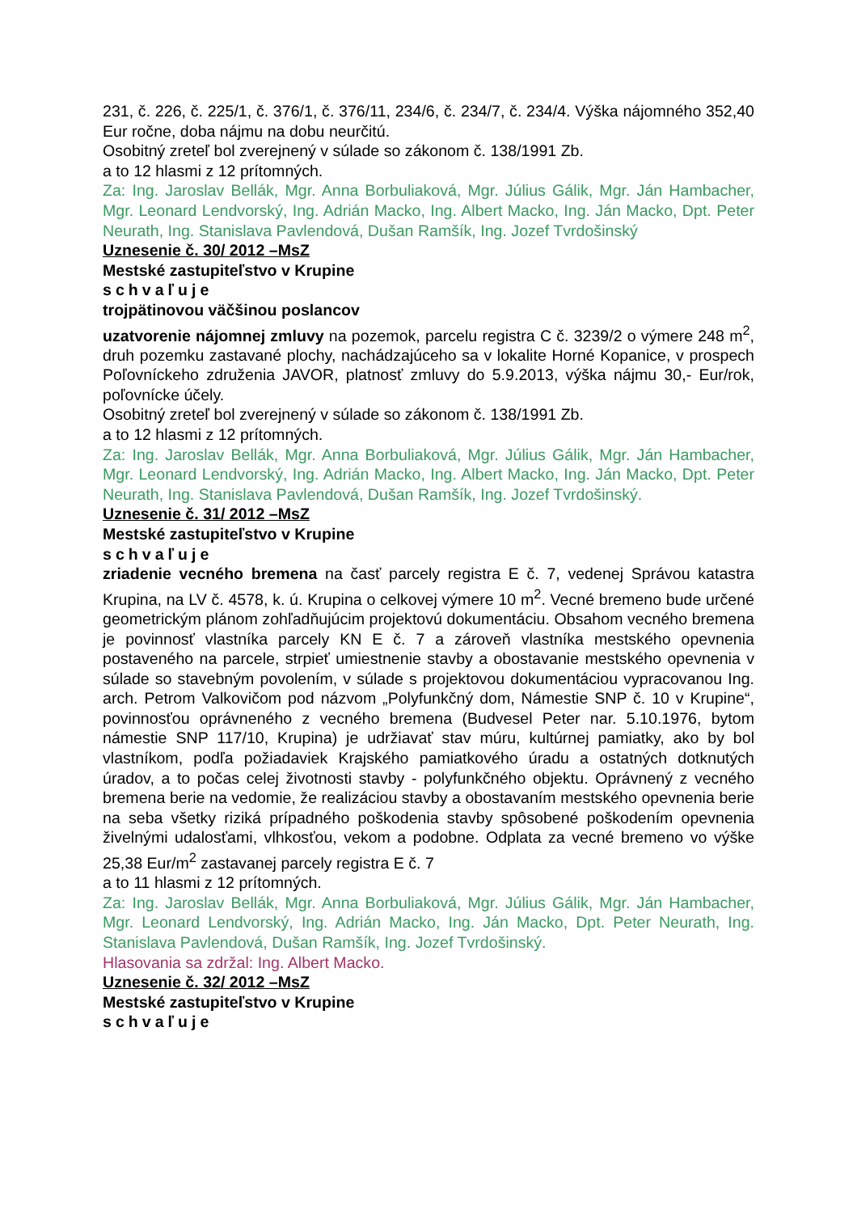231, č. 226, č. 225/1, č. 376/1, č. 376/11, 234/6, č. 234/7, č. 234/4. Výška nájomného 352,40 Eur ročne, doba nájmu na dobu neurčitú.
Osobitný zreteľ bol zverejnený v súlade so zákonom č. 138/1991 Zb.
a to 12 hlasmi z 12 prítomných.
Za: Ing. Jaroslav Bellák, Mgr. Anna Borbuliaková, Mgr. Július Gálik, Mgr. Ján Hambacher, Mgr. Leonard Lendvorský, Ing. Adrián Macko, Ing. Albert Macko, Ing. Ján Macko, Dpt. Peter Neurath, Ing. Stanislava Pavlendová, Dušan Ramšík, Ing. Jozef Tvrdošinský
Uznesenie č. 30/ 2012 –MsZ
Mestské zastupiteľstvo v Krupine
schvaľuje
trojpätinovou väčšinou poslancov
uzatvorenie nájomnej zmluvy na pozemok, parcelu registra C č. 3239/2 o výmere 248 m<sup>2</sup>, druh pozemku zastavané plochy, nachádzajúceho sa v lokalite Horné Kopanice, v prospech Poľovníckeho združenia JAVOR, platnosť zmluvy do 5.9.2013, výška nájmu 30,- Eur/rok, poľovnícke účely.
Osobitný zreteľ bol zverejnený v súlade so zákonom č. 138/1991 Zb.
a to 12 hlasmi z 12 prítomných.
Za: Ing. Jaroslav Bellák, Mgr. Anna Borbuliaková, Mgr. Július Gálik, Mgr. Ján Hambacher, Mgr. Leonard Lendvorský, Ing. Adrián Macko, Ing. Albert Macko, Ing. Ján Macko, Dpt. Peter Neurath, Ing. Stanislava Pavlendová, Dušan Ramšík, Ing. Jozef Tvrdošinský.
Uznesenie č. 31/ 2012 –MsZ
Mestské zastupiteľstvo v Krupine
schvaľuje
zriadenie vecného bremena na časť parcely registra E č. 7, vedenej Správou katastra Krupina, na LV č. 4578, k. ú. Krupina o celkovej výmere 10 m<sup>2</sup>. Vecné bremeno bude určené geometrickým plánom zohľadňujúcim projektovú dokumentáciu. Obsahom vecného bremena je povinnosť vlastníka parcely KN E č. 7 a zároveň vlastníka mestského opevnenia postaveného na parcele, strpieť umiestnenie stavby a obostavanie mestského opevnenia v súlade so stavebným povolením, v súlade s projektovou dokumentáciou vypracovanou Ing. arch. Petrom Valkovičom pod názvom „Polyfunkčný dom, Námestie SNP č. 10 v Krupine“, povinnosťou oprávneného z vecného bremena (Budvesel Peter nar. 5.10.1976, bytom námestie SNP 117/10, Krupina) je udržiavať stav múru, kultúrnej pamiatky, ako by bol vlastníkom, podľa požiadaviek Krajského pamiatkového úradu a ostatných dotknutých úradov, a to počas celej životnosti stavby - polyfunkčného objektu. Oprávnený z vecného bremena berie na vedomie, že realizáciou stavby a obostavaním mestského opevnenia berie na seba všetky riziká prípadného poškodenia stavby spôsobené poškodením opevnenia živelnými udalosťami, vlhkosťou, vekom a podobne. Odplata za vecné bremeno vo výške 25,38 Eur/m<sup>2</sup> zastavanej parcely registra E č. 7
a to 11 hlasmi z 12 prítomných.
Za: Ing. Jaroslav Bellák, Mgr. Anna Borbuliaková, Mgr. Július Gálik, Mgr. Ján Hambacher, Mgr. Leonard Lendvorský, Ing. Adrián Macko, Ing. Ján Macko, Dpt. Peter Neurath, Ing. Stanislava Pavlendová, Dušan Ramšík, Ing. Jozef Tvrdošinský.
Hlasovania sa zdržal: Ing. Albert Macko.
Uznesenie č. 32/ 2012 –MsZ
Mestské zastupiteľstvo v Krupine
schvaľuje